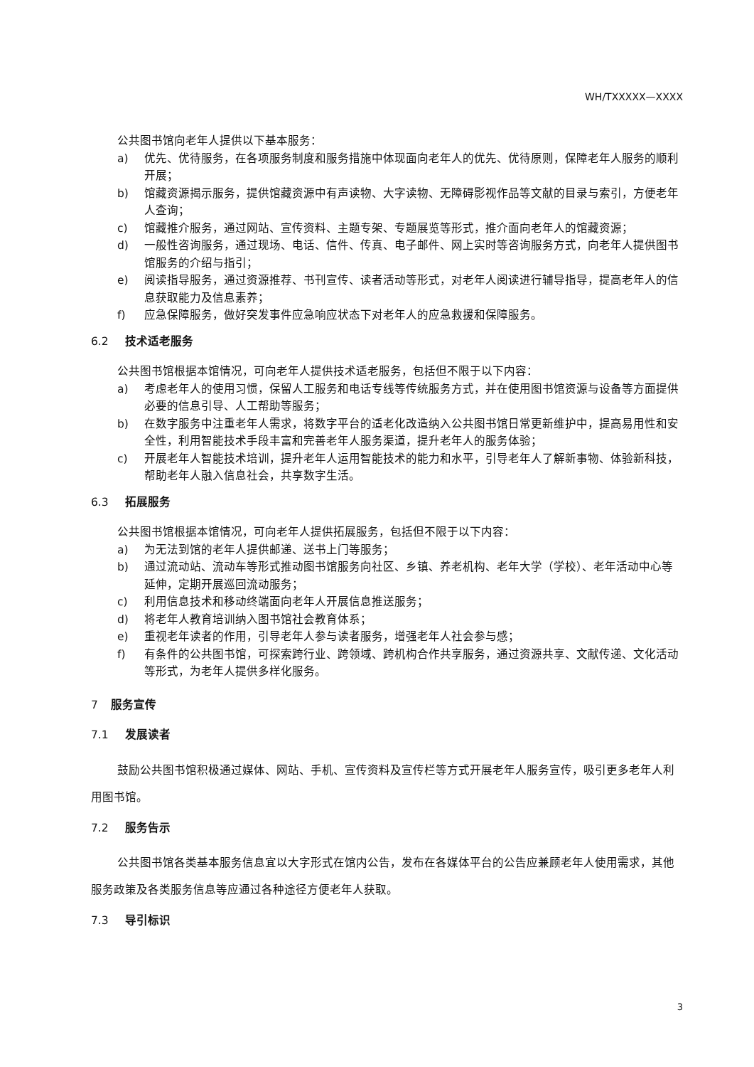WH/TXXXXX—XXXX
公共图书馆向老年人提供以下基本服务：
a) 优先、优待服务，在各项服务制度和服务措施中体现面向老年人的优先、优待原则，保障老年人服务的顺利开展；
b) 馆藏资源揭示服务，提供馆藏资源中有声读物、大字读物、无障碍影视作品等文献的目录与索引，方便老年人查询；
c) 馆藏推介服务，通过网站、宣传资料、主题专架、专题展览等形式，推介面向老年人的馆藏资源；
d) 一般性咨询服务，通过现场、电话、信件、传真、电子邮件、网上实时等咨询服务方式，向老年人提供图书馆服务的介绍与指引；
e) 阅读指导服务，通过资源推荐、书刊宣传、读者活动等形式，对老年人阅读进行辅导指导，提高老年人的信息获取能力及信息素养；
f) 应急保障服务，做好突发事件应急响应状态下对老年人的应急救援和保障服务。
6.2 技术适老服务
公共图书馆根据本馆情况，可向老年人提供技术适老服务，包括但不限于以下内容：
a) 考虑老年人的使用习惯，保留人工服务和电话专线等传统服务方式，并在使用图书馆资源与设备等方面提供必要的信息引导、人工帮助等服务；
b) 在数字服务中注重老年人需求，将数字平台的适老化改造纳入公共图书馆日常更新维护中，提高易用性和安全性，利用智能技术手段丰富和完善老年人服务渠道，提升老年人的服务体验；
c) 开展老年人智能技术培训，提升老年人运用智能技术的能力和水平，引导老年人了解新事物、体验新科技，帮助老年人融入信息社会，共享数字生活。
6.3 拓展服务
公共图书馆根据本馆情况，可向老年人提供拓展服务，包括但不限于以下内容：
a) 为无法到馆的老年人提供邮递、送书上门等服务；
b) 通过流动站、流动车等形式推动图书馆服务向社区、乡镇、养老机构、老年大学（学校）、老年活动中心等延伸，定期开展巡回流动服务；
c) 利用信息技术和移动终端面向老年人开展信息推送服务；
d) 将老年人教育培训纳入图书馆社会教育体系；
e) 重视老年读者的作用，引导老年人参与读者服务，增强老年人社会参与感；
f) 有条件的公共图书馆，可探索跨行业、跨领域、跨机构合作共享服务，通过资源共享、文献传递、文化活动等形式，为老年人提供多样化服务。
7 服务宣传
7.1 发展读者
鼓励公共图书馆积极通过媒体、网站、手机、宣传资料及宣传栏等方式开展老年人服务宣传，吸引更多老年人利用图书馆。
7.2 服务告示
公共图书馆各类基本服务信息宜以大字形式在馆内公告，发布在各媒体平台的公告应兼顾老年人使用需求，其他服务政策及各类服务信息等应通过各种途径方便老年人获取。
7.3 导引标识
3